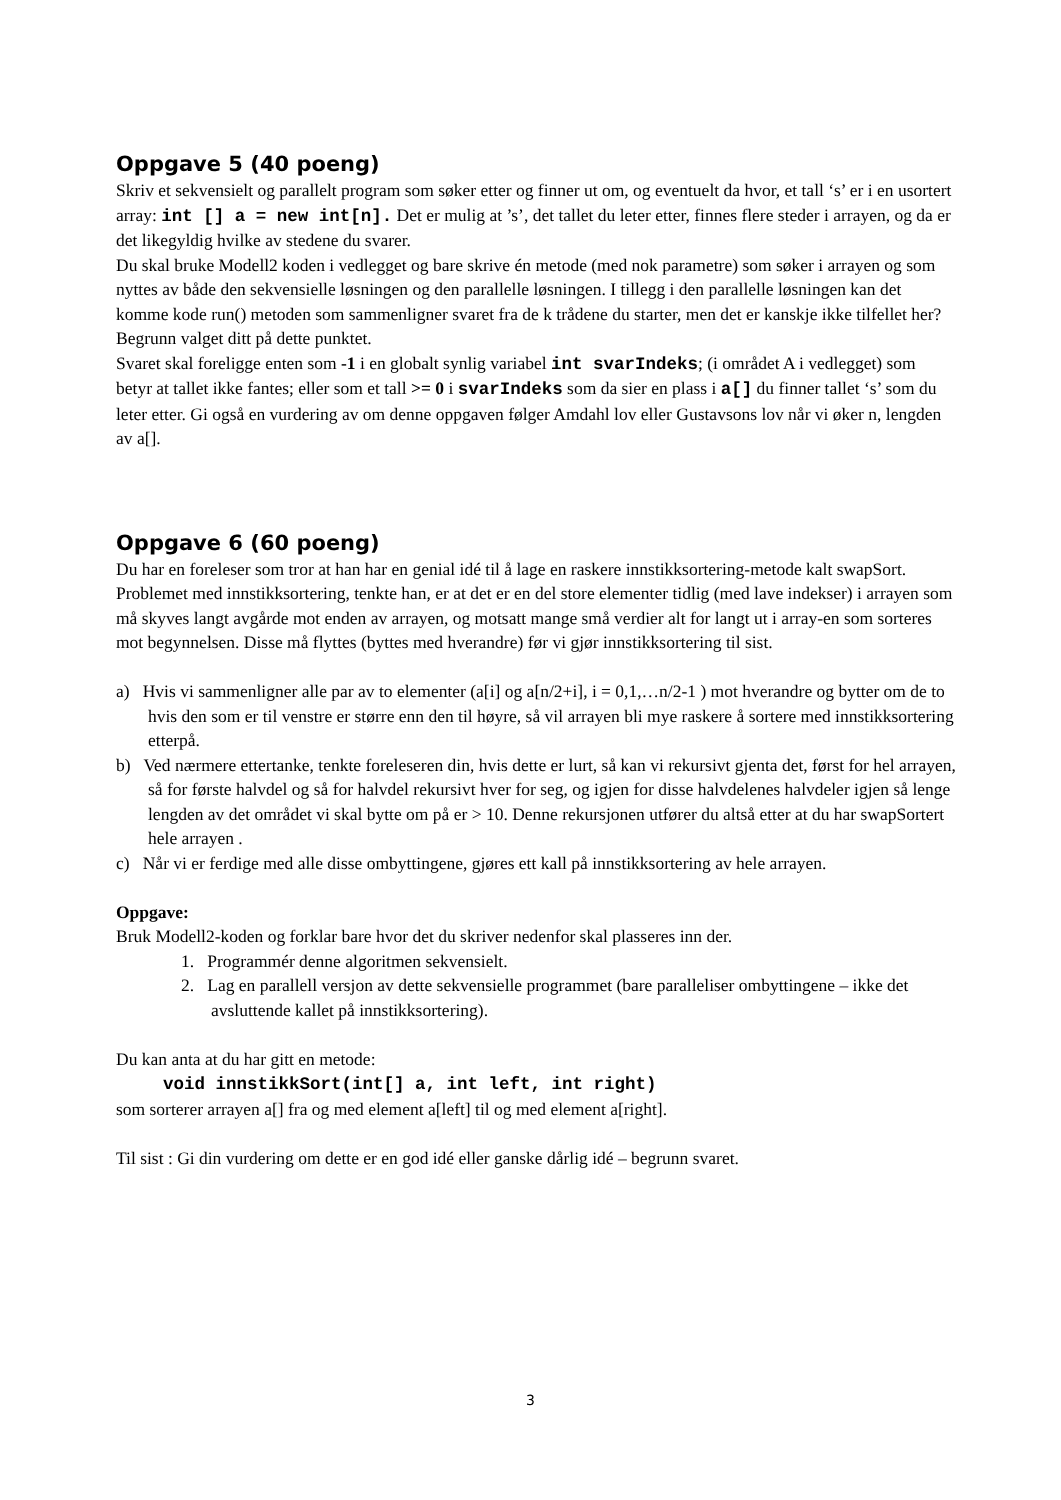Oppgave 5 (40 poeng)
Skriv et sekvensielt og parallelt program som søker etter og finner ut om, og eventuelt da hvor, et tall ‘s’ er i en usortert array: int [] a = new int[n]. Det er mulig at ’s’, det tallet du leter etter, finnes flere steder i arrayen, og da er det likegyldig hvilke av stedene du svarer.
Du skal bruke Modell2 koden i vedlegget og bare skrive én metode (med nok parametre) som søker i arrayen og som nyttes av både den sekvensielle løsningen og den parallelle løsningen. I tillegg i den parallelle løsningen kan det komme kode run() metoden som sammenligner svaret fra de k trådene du starter, men det er kanskje ikke tilfellet her? Begrunn valget ditt på dette punktet.
Svaret skal foreligge enten som -1 i en globalt synlig variabel int svarIndeks; (i området A i vedlegget) som betyr at tallet ikke fantes; eller som et tall >= 0 i svarIndeks som da sier en plass i a[] du finner tallet ‘s’ som du leter etter. Gi også en vurdering av om denne oppgaven følger Amdahl lov eller Gustavsons lov når vi øker n, lengden av a[].
Oppgave 6 (60 poeng)
Du har en foreleser som tror at han har en genial idé til å lage en raskere innstikksortering-metode kalt swapSort. Problemet med innstikksortering, tenkte han, er at det er en del store elementer tidlig (med lave indekser) i arrayen som må skyves langt avgårde mot enden av arrayen, og motsatt mange små verdier alt for langt ut i array-en som sorteres mot begynnelsen. Disse må flyttes (byttes med hverandre) før vi gjør innstikksortering til sist.
a) Hvis vi sammenligner alle par av to elementer (a[i] og a[n/2+i], i = 0,1,…n/2-1 ) mot hverandre og bytter om de to hvis den som er til venstre er større enn den til høyre, så vil arrayen bli mye raskere å sortere med innstikksortering etterpå.
b) Ved nærmere ettertanke, tenkte foreleseren din, hvis dette er lurt, så kan vi rekursivt gjenta det, først for hel arrayen, så for første halvdel og så for halvdel rekursivt hver for seg, og igjen for disse halvdelenes halvdeler igjen så lenge lengden av det området vi skal bytte om på er > 10. Denne rekursjonen utfører du altså etter at du har swapSortert hele arrayen .
c) Når vi er ferdige med alle disse ombyttingene, gjøres ett kall på innstikksortering av hele arrayen.
Oppgave:
Bruk Modell2-koden og forklar bare hvor det du skriver nedenfor skal plasseres inn der.
1. Programmér denne algoritmen sekvensielt.
2. Lag en parallell versjon av dette sekvensielle programmet (bare paralleliser ombyttingene – ikke det avsluttende kallet på innstikksortering).
Du kan anta at du har gitt en metode:
void innstikkSort(int[] a, int left, int right)
som sorterer arrayen a[] fra og med element a[left] til og med element a[right].
Til sist : Gi din vurdering om dette er en god idé eller ganske dårlig idé – begrunn svaret.
3